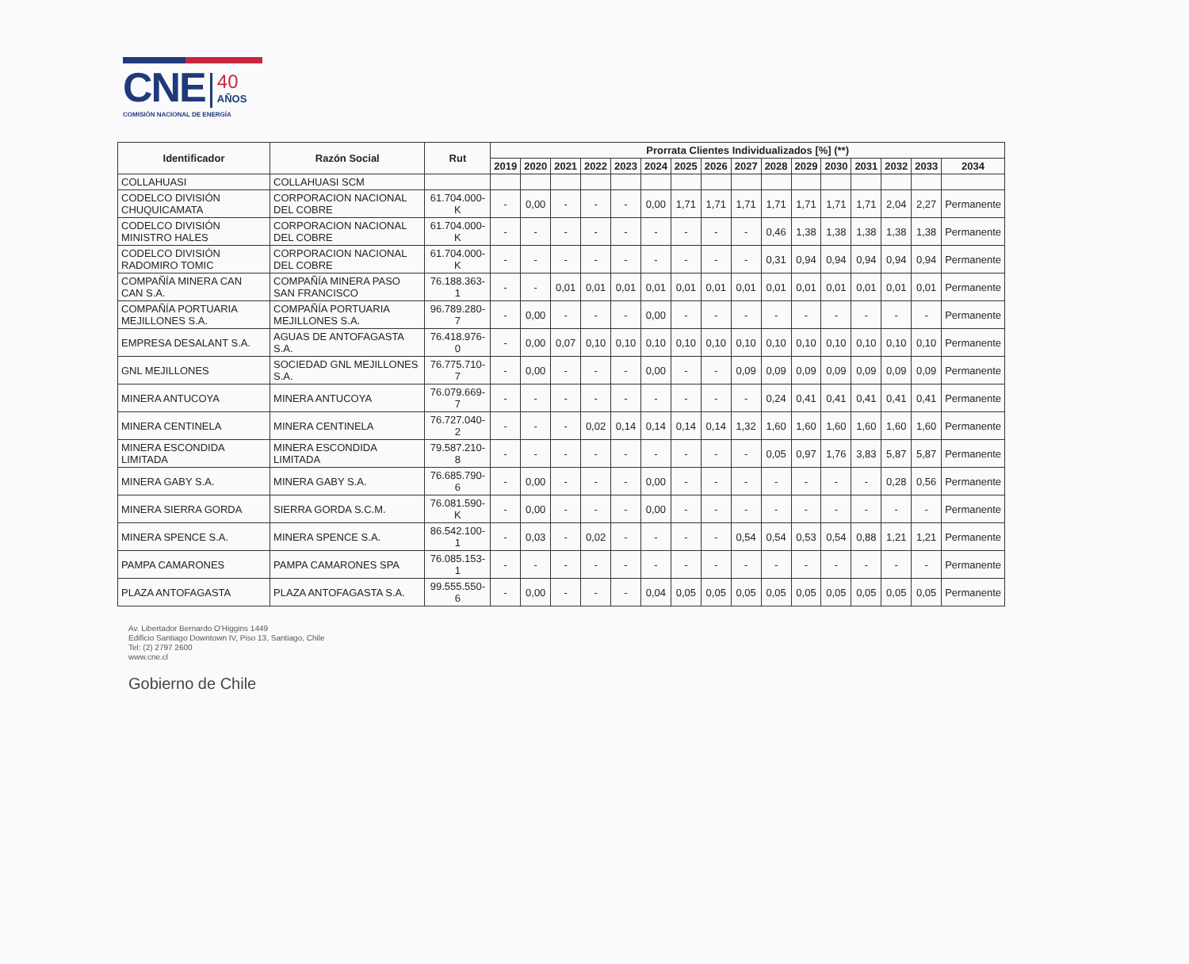CNE 40 AÑOS
COMISIÓN NACIONAL DE ENERGÍA
| Identificador | Razón Social | Rut | Prorrata Clientes Individualizados [%] (**) | | | | | | | | | | | | | | | |
| --- | --- | --- | --- | --- | --- | --- | --- | --- | --- | --- | --- | --- | --- | --- | --- | --- | --- | --- |
| | | | 2019 | 2020 | 2021 | 2022 | 2023 | 2024 | 2025 | 2026 | 2027 | 2028 | 2029 | 2030 | 2031 | 2032 | 2033 | 2034 |
| COLLAHUASI | COLLAHUASI SCM | | | | | | | | | | | | | | | | | |
| CODELCO DIVISIÓN CHUQUICAMATA | CORPORACION NACIONAL DEL COBRE | 61.704.000-K | - | 0,00 | - | - | - | 0,00 | 1,71 | 1,71 | 1,71 | 1,71 | 1,71 | 1,71 | 1,71 | 2,04 | 2,27 | Permanente |
| CODELCO DIVISIÓN MINISTRO HALES | CORPORACION NACIONAL DEL COBRE | 61.704.000-K | - | - | - | - | - | - | - | - | - | 0,46 | 1,38 | 1,38 | 1,38 | 1,38 | 1,38 | Permanente |
| CODELCO DIVISIÓN RADOMIRO TOMIC | CORPORACION NACIONAL DEL COBRE | 61.704.000-K | - | - | - | - | - | - | - | - | - | 0,31 | 0,94 | 0,94 | 0,94 | 0,94 | 0,94 | Permanente |
| COMPAÑÍA MINERA CAN CAN S.A. | COMPAÑÍA MINERA PASO SAN FRANCISCO | 76.188.363-1 | - | - | 0,01 | 0,01 | 0,01 | 0,01 | 0,01 | 0,01 | 0,01 | 0,01 | 0,01 | 0,01 | 0,01 | 0,01 | 0,01 | Permanente |
| COMPAÑÍA PORTUARIA MEJILLONES S.A. | COMPAÑÍA PORTUARIA MEJILLONES S.A. | 96.789.280-7 | - | 0,00 | - | - | - | 0,00 | - | - | - | - | - | - | - | - | - | Permanente |
| EMPRESA DESALANT S.A. | AGUAS DE ANTOFAGASTA S.A. | 76.418.976-0 | - | 0,00 | 0,07 | 0,10 | 0,10 | 0,10 | 0,10 | 0,10 | 0,10 | 0,10 | 0,10 | 0,10 | 0,10 | 0,10 | 0,10 | Permanente |
| GNL MEJILLONES | SOCIEDAD GNL MEJILLONES S.A. | 76.775.710-7 | - | 0,00 | - | - | - | 0,00 | - | - | 0,09 | 0,09 | 0,09 | 0,09 | 0,09 | 0,09 | 0,09 | Permanente |
| MINERA ANTUCOYA | MINERA ANTUCOYA | 76.079.669-7 | - | - | - | - | - | - | - | - | - | 0,24 | 0,41 | 0,41 | 0,41 | 0,41 | 0,41 | Permanente |
| MINERA CENTINELA | MINERA CENTINELA | 76.727.040-2 | - | - | - | 0,02 | 0,14 | 0,14 | 0,14 | 0,14 | 1,32 | 1,60 | 1,60 | 1,60 | 1,60 | 1,60 | 1,60 | Permanente |
| MINERA ESCONDIDA LIMITADA | MINERA ESCONDIDA LIMITADA | 79.587.210-8 | - | - | - | - | - | - | - | - | - | 0,05 | 0,97 | 1,76 | 3,83 | 5,87 | 5,87 | Permanente |
| MINERA GABY S.A. | MINERA GABY S.A. | 76.685.790-6 | - | 0,00 | - | - | - | 0,00 | - | - | - | - | - | - | - | 0,28 | 0,56 | Permanente |
| MINERA SIERRA GORDA | SIERRA GORDA S.C.M. | 76.081.590-K | - | 0,00 | - | - | - | 0,00 | - | - | - | - | - | - | - | - | - | Permanente |
| MINERA SPENCE S.A. | MINERA SPENCE S.A. | 86.542.100-1 | - | 0,03 | - | 0,02 | - | - | - | - | 0,54 | 0,54 | 0,53 | 0,54 | 0,88 | 1,21 | 1,21 | Permanente |
| PAMPA CAMARONES | PAMPA CAMARONES SPA | 76.085.153-1 | - | - | - | - | - | - | - | - | - | - | - | - | - | - | - | Permanente |
| PLAZA ANTOFAGASTA | PLAZA ANTOFAGASTA S.A. | 99.555.550-6 | - | 0,00 | - | - | - | 0,04 | 0,05 | 0,05 | 0,05 | 0,05 | 0,05 | 0,05 | 0,05 | 0,05 | 0,05 | Permanente |
Av. Libertador Bernardo O'Higgins 1449
Edificio Santiago Downtown IV, Piso 13, Santiago, Chile
Tel: (2) 2797 2600
www.cne.cl
Gobierno de Chile